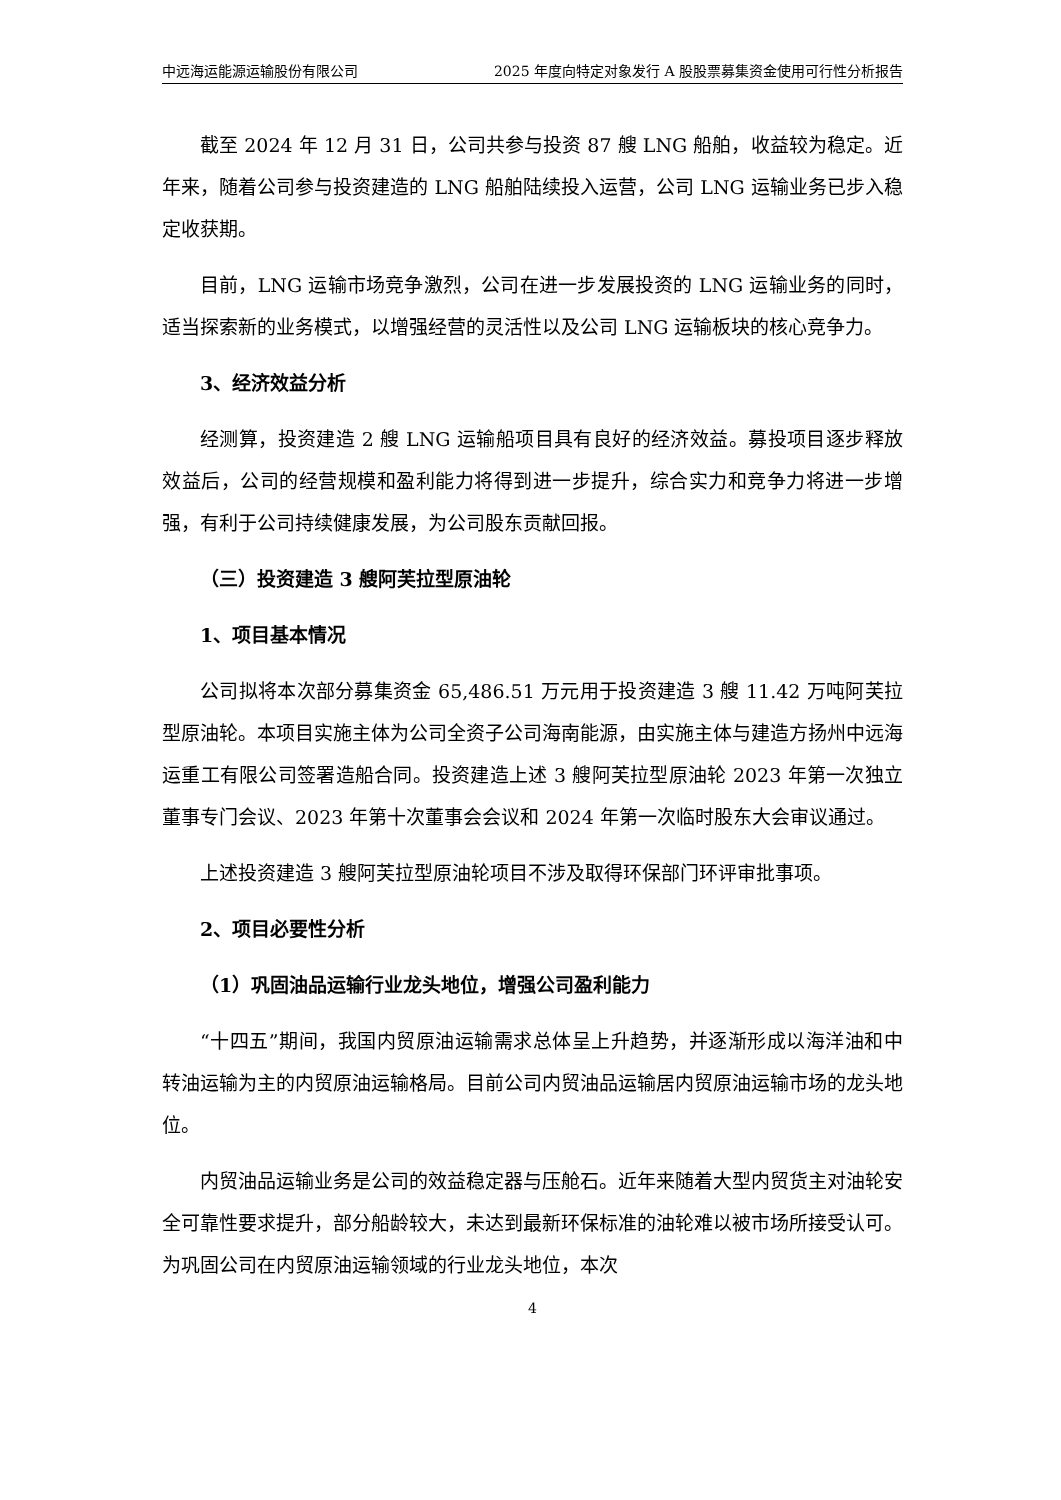中远海运能源运输股份有限公司 2025 年度向特定对象发行 A 股股票募集资金使用可行性分析报告
截至 2024 年 12 月 31 日，公司共参与投资 87 艘 LNG 船舶，收益较为稳定。近年来，随着公司参与投资建造的 LNG 船舶陆续投入运营，公司 LNG 运输业务已步入稳定收获期。
目前，LNG 运输市场竞争激烈，公司在进一步发展投资的 LNG 运输业务的同时，适当探索新的业务模式，以增强经营的灵活性以及公司 LNG 运输板块的核心竞争力。
3、经济效益分析
经测算，投资建造 2 艘 LNG 运输船项目具有良好的经济效益。募投项目逐步释放效益后，公司的经营规模和盈利能力将得到进一步提升，综合实力和竞争力将进一步增强，有利于公司持续健康发展，为公司股东贡献回报。
（三）投资建造 3 艘阿芙拉型原油轮
1、项目基本情况
公司拟将本次部分募集资金 65,486.51 万元用于投资建造 3 艘 11.42 万吨阿芙拉型原油轮。本项目实施主体为公司全资子公司海南能源，由实施主体与建造方扬州中远海运重工有限公司签署造船合同。投资建造上述 3 艘阿芙拉型原油轮 2023 年第一次独立董事专门会议、2023 年第十次董事会会议和 2024 年第一次临时股东大会审议通过。
上述投资建造 3 艘阿芙拉型原油轮项目不涉及取得环保部门环评审批事项。
2、项目必要性分析
（1）巩固油品运输行业龙头地位，增强公司盈利能力
“十四五”期间，我国内贸原油运输需求总体呈上升趋势，并逐渐形成以海洋油和中转油运输为主的内贸原油运输格局。目前公司内贸油品运输居内贸原油运输市场的龙头地位。
内贸油品运输业务是公司的效益稳定器与压舱石。近年来随着大型内贸货主对油轮安全可靠性要求提升，部分船龄较大，未达到最新环保标准的油轮难以被市场所接受认可。为巩固公司在内贸原油运输领域的行业龙头地位，本次
4